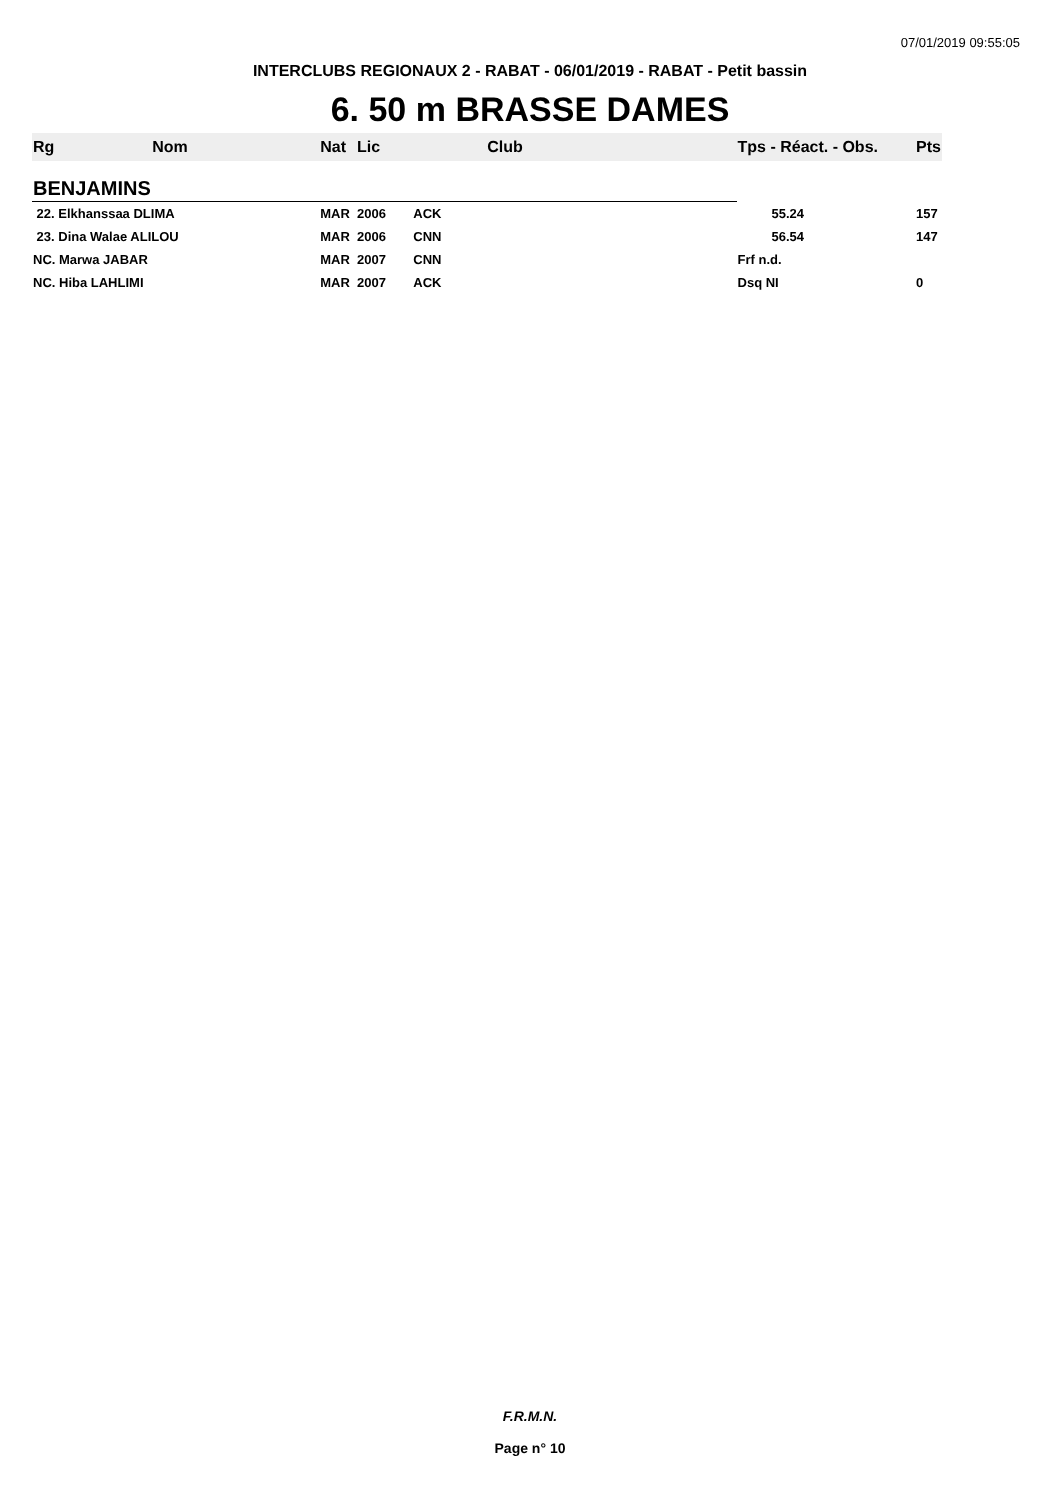07/01/2019 09:55:05
INTERCLUBS REGIONAUX 2 - RABAT - 06/01/2019 - RABAT - Petit bassin
6. 50 m BRASSE DAMES
| Rg | Nom | Nat | Lic | Club | Tps - Réact. - Obs. | Pts |
| --- | --- | --- | --- | --- | --- | --- |
| BENJAMINS | | | | | | |
| 22. Elkhanssaa DLIMA | | MAR | 2006 | ACK | 55.24 | 157 |
| 23. Dina Walae ALILOU | | MAR | 2006 | CNN | 56.54 | 147 |
| NC. Marwa JABAR | | MAR | 2007 | CNN | Frf n.d. | |
| NC. Hiba LAHLIMI | | MAR | 2007 | ACK | Dsq NI | 0 |
F.R.M.N.
Page n° 10